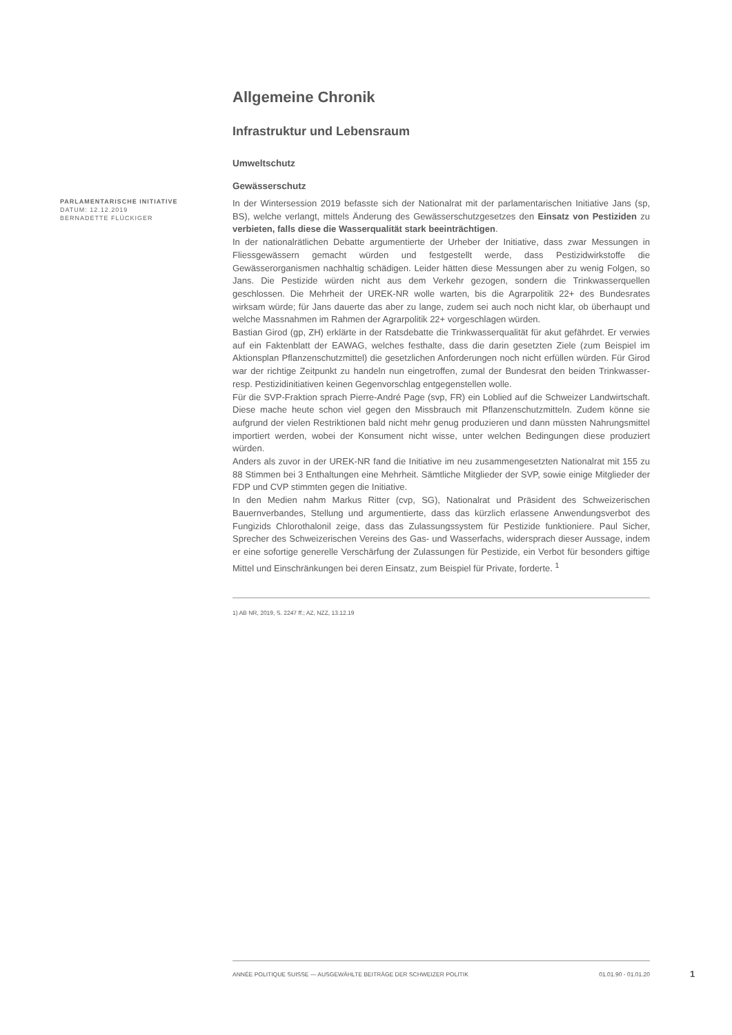Allgemeine Chronik
Infrastruktur und Lebensraum
Umweltschutz
Gewässerschutz
PARLAMENTARISCHE INITIATIVE
DATUM: 12.12.2019
BERNADETTE FLÜCKIGER
In der Wintersession 2019 befasste sich der Nationalrat mit der parlamentarischen Initiative Jans (sp, BS), welche verlangt, mittels Änderung des Gewässerschutzgesetzes den Einsatz von Pestiziden zu verbieten, falls diese die Wasserqualität stark beeinträchtigen.
In der nationalrätlichen Debatte argumentierte der Urheber der Initiative, dass zwar Messungen in Fliessgewässern gemacht würden und festgestellt werde, dass Pestizidwirkstoffe die Gewässerorganismen nachhaltig schädigen. Leider hätten diese Messungen aber zu wenig Folgen, so Jans. Die Pestizide würden nicht aus dem Verkehr gezogen, sondern die Trinkwasserquellen geschlossen. Die Mehrheit der UREK-NR wolle warten, bis die Agrarpolitik 22+ des Bundesrates wirksam würde; für Jans dauerte das aber zu lange, zudem sei auch noch nicht klar, ob überhaupt und welche Massnahmen im Rahmen der Agrarpolitik 22+ vorgeschlagen würden.
Bastian Girod (gp, ZH) erklärte in der Ratsdebatte die Trinkwasserqualität für akut gefährdet. Er verwies auf ein Faktenblatt der EAWAG, welches festhalte, dass die darin gesetzten Ziele (zum Beispiel im Aktionsplan Pflanzenschutzmittel) die gesetzlichen Anforderungen noch nicht erfüllen würden. Für Girod war der richtige Zeitpunkt zu handeln nun eingetroffen, zumal der Bundesrat den beiden Trinkwasser- resp. Pestizidinitiativen keinen Gegenvorschlag entgegenstellen wolle.
Für die SVP-Fraktion sprach Pierre-André Page (svp, FR) ein Loblied auf die Schweizer Landwirtschaft. Diese mache heute schon viel gegen den Missbrauch mit Pflanzenschutzmitteln. Zudem könne sie aufgrund der vielen Restriktionen bald nicht mehr genug produzieren und dann müssten Nahrungsmittel importiert werden, wobei der Konsument nicht wisse, unter welchen Bedingungen diese produziert würden.
Anders als zuvor in der UREK-NR fand die Initiative im neu zusammengesetzten Nationalrat mit 155 zu 88 Stimmen bei 3 Enthaltungen eine Mehrheit. Sämtliche Mitglieder der SVP, sowie einige Mitglieder der FDP und CVP stimmten gegen die Initiative.
In den Medien nahm Markus Ritter (cvp, SG), Nationalrat und Präsident des Schweizerischen Bauernverbandes, Stellung und argumentierte, dass das kürzlich erlassene Anwendungsverbot des Fungizids Chlorothalonil zeige, dass das Zulassungssystem für Pestizide funktioniere. Paul Sicher, Sprecher des Schweizerischen Vereins des Gas- und Wasserfachs, widersprach dieser Aussage, indem er eine sofortige generelle Verschärfung der Zulassungen für Pestizide, ein Verbot für besonders giftige Mittel und Einschränkungen bei deren Einsatz, zum Beispiel für Private, forderte. <sup>1</sup>
1) AB NR, 2019, S. 2247 ff.; AZ, NZZ, 13.12.19
ANNÉE POLITIQUE SUISSE — AUSGEWÄHLTE BEITRÄGE DER SCHWEIZER POLITIK 01.01.90 - 01.01.20
1